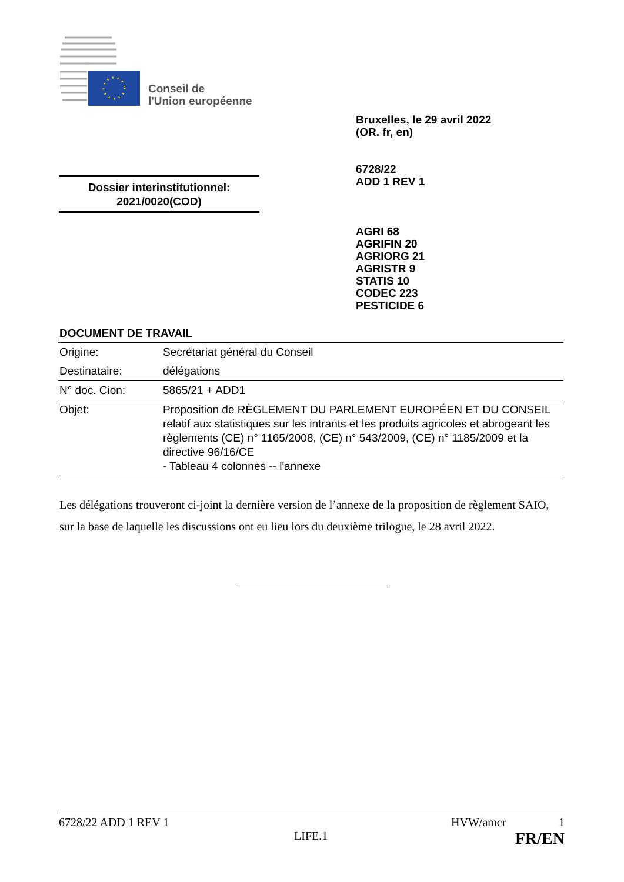Conseil de
l'Union européenne
Bruxelles, le 29 avril 2022
(OR. fr, en)
6728/22
ADD 1 REV 1
Dossier interinstitutionnel:
2021/0020(COD)
AGRI 68
AGRIFIN 20
AGRIORG 21
AGRISTR 9
STATIS 10
CODEC 223
PESTICIDE 6
DOCUMENT DE TRAVAIL
| Origine: | Secrétariat général du Conseil |
| Destinataire: | délégations |
| N° doc. Cion: | 5865/21 + ADD1 |
| Objet: | Proposition de RÈGLEMENT DU PARLEMENT EUROPÉEN ET DU CONSEIL relatif aux statistiques sur les intrants et les produits agricoles et abrogeant les règlements (CE) n° 1165/2008, (CE) n° 543/2009, (CE) n° 1185/2009 et la directive 96/16/CE - Tableau 4 colonnes -- l'annexe |
Les délégations trouveront ci-joint la dernière version de l’annexe de la proposition de règlement SAIO, sur la base de laquelle les discussions ont eu lieu lors du deuxième trilogue, le 28 avril 2022.
6728/22 ADD 1 REV 1 HVW/amcr 1
LIFE.1 FR/EN